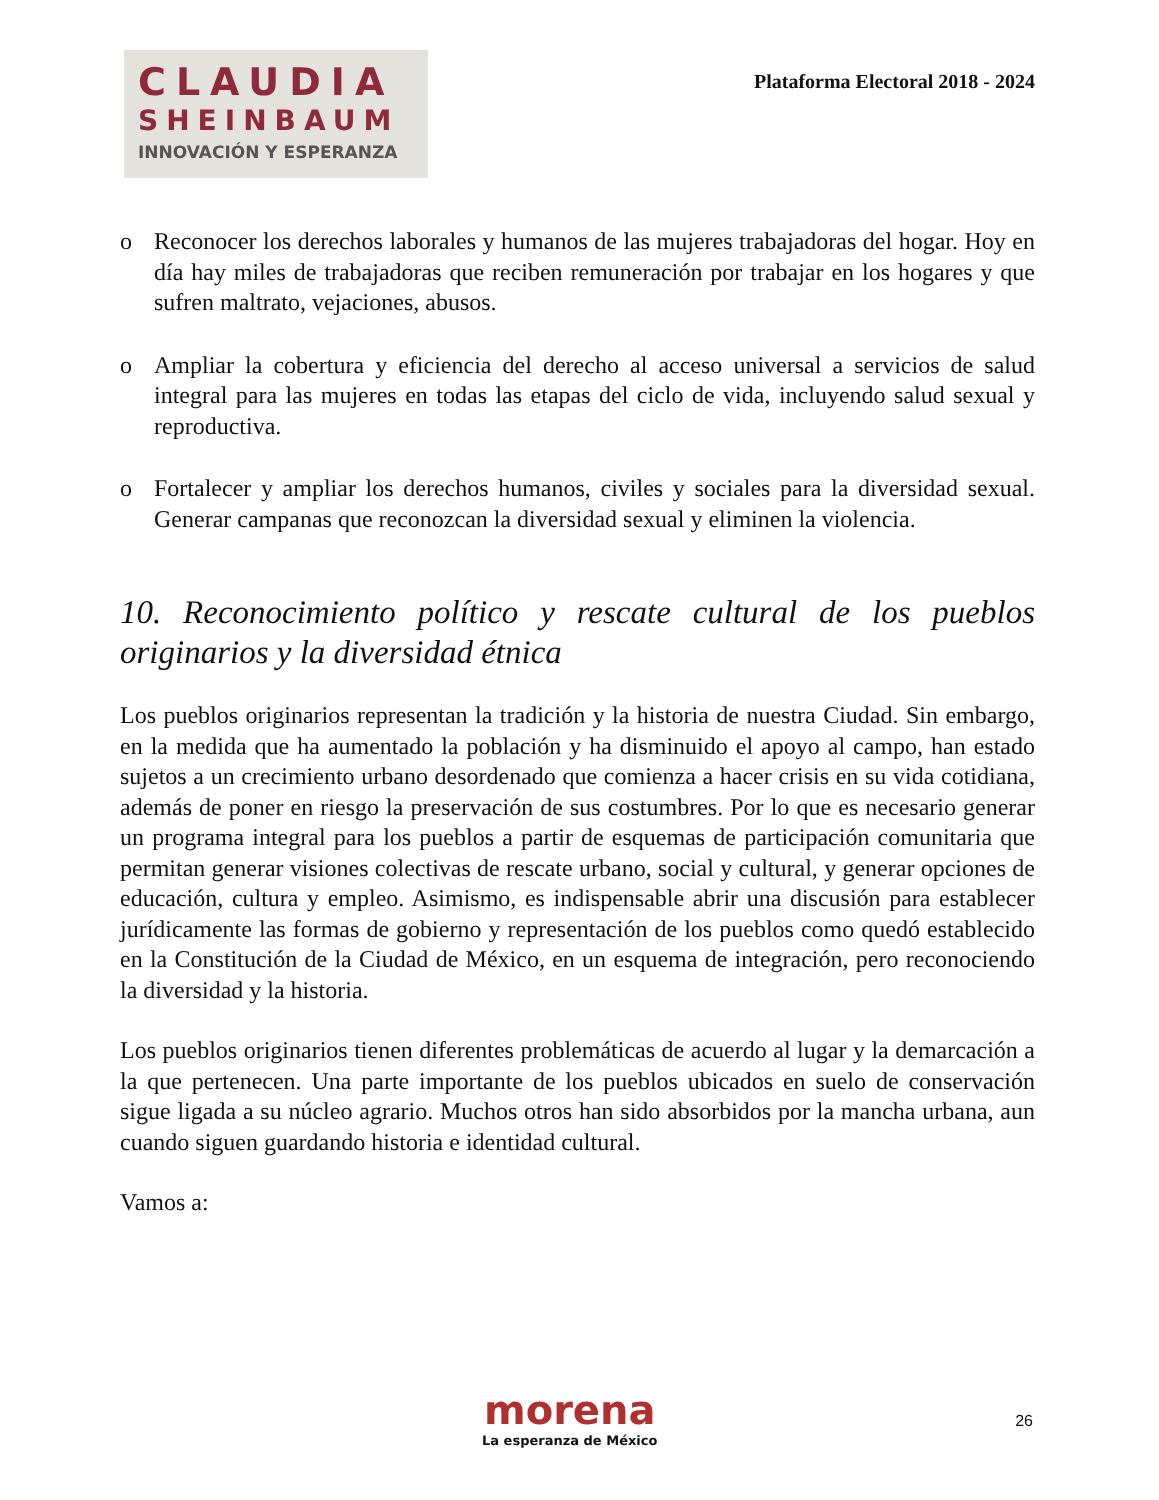CLAUDIA
SHEINBAUM
INNOVACIÓN Y ESPERANZA
Plataforma Electoral 2018 - 2024
o Reconocer los derechos laborales y humanos de las mujeres trabajadoras del hogar. Hoy en día hay miles de trabajadoras que reciben remuneración por trabajar en los hogares y que sufren maltrato, vejaciones, abusos.
o Ampliar la cobertura y eficiencia del derecho al acceso universal a servicios de salud integral para las mujeres en todas las etapas del ciclo de vida, incluyendo salud sexual y reproductiva.
o Fortalecer y ampliar los derechos humanos, civiles y sociales para la diversidad sexual. Generar campanas que reconozcan la diversidad sexual y eliminen la violencia.
10. Reconocimiento político y rescate cultural de los pueblos originarios y la diversidad étnica
Los pueblos originarios representan la tradición y la historia de nuestra Ciudad. Sin embargo, en la medida que ha aumentado la población y ha disminuido el apoyo al campo, han estado sujetos a un crecimiento urbano desordenado que comienza a hacer crisis en su vida cotidiana, además de poner en riesgo la preservación de sus costumbres. Por lo que es necesario generar un programa integral para los pueblos a partir de esquemas de participación comunitaria que permitan generar visiones colectivas de rescate urbano, social y cultural, y generar opciones de educación, cultura y empleo. Asimismo, es indispensable abrir una discusión para establecer jurídicamente las formas de gobierno y representación de los pueblos como quedó establecido en la Constitución de la Ciudad de México, en un esquema de integración, pero reconociendo la diversidad y la historia.
Los pueblos originarios tienen diferentes problemáticas de acuerdo al lugar y la demarcación a la que pertenecen. Una parte importante de los pueblos ubicados en suelo de conservación sigue ligada a su núcleo agrario. Muchos otros han sido absorbidos por la mancha urbana, aun cuando siguen guardando historia e identidad cultural.
Vamos a:
morena
La esperanza de México
26